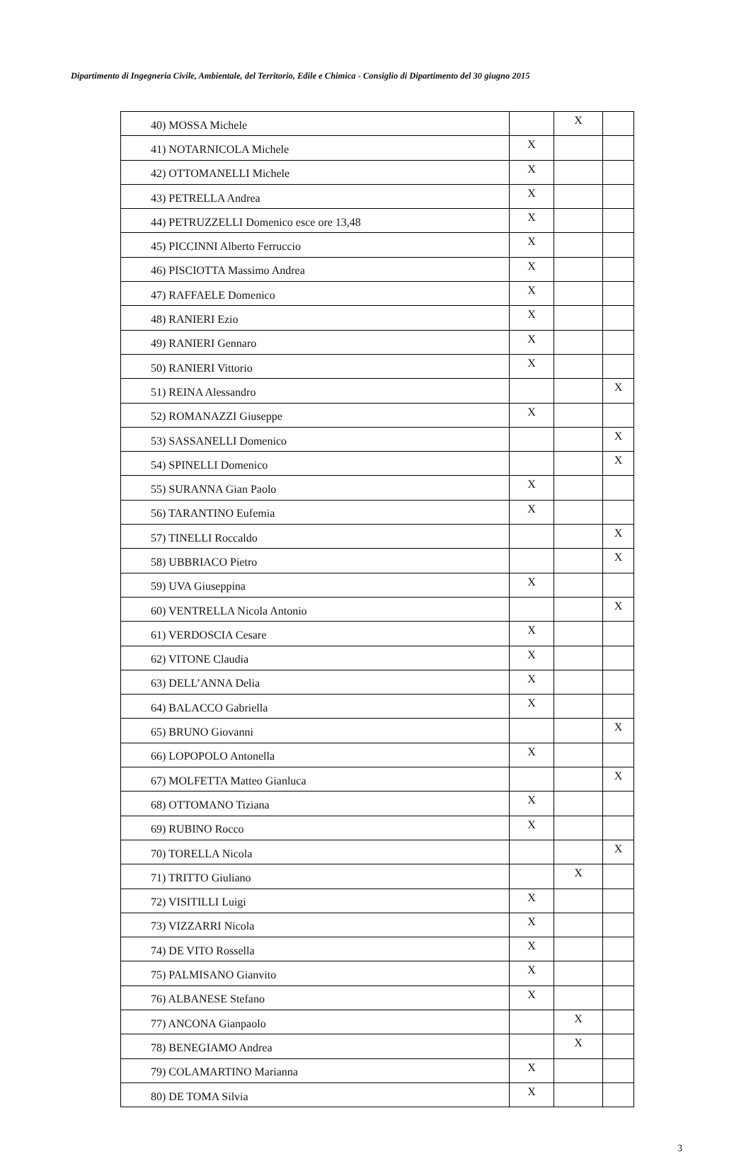Dipartimento di Ingegneria Civile, Ambientale, del Territorio, Edile e Chimica - Consiglio di Dipartimento del 30 giugno 2015
| 40) MOSSA Michele | | X | |
| 41) NOTARNICOLA Michele | X | | |
| 42) OTTOMANELLI Michele | X | | |
| 43) PETRELLA Andrea | X | | |
| 44) PETRUZZELLI Domenico esce ore 13,48 | X | | |
| 45) PICCINNI Alberto Ferruccio | X | | |
| 46) PISCIOTTA Massimo Andrea | X | | |
| 47) RAFFAELE Domenico | X | | |
| 48) RANIERI Ezio | X | | |
| 49) RANIERI Gennaro | X | | |
| 50) RANIERI Vittorio | X | | |
| 51) REINA Alessandro | | | X |
| 52) ROMANAZZI Giuseppe | X | | |
| 53) SASSANELLI Domenico | | | X |
| 54) SPINELLI Domenico | | | X |
| 55) SURANNA Gian Paolo | X | | |
| 56) TARANTINO Eufemia | X | | |
| 57) TINELLI Roccaldo | | | X |
| 58) UBBRIACO Pietro | | | X |
| 59) UVA Giuseppina | X | | |
| 60) VENTRELLA Nicola Antonio | | | X |
| 61) VERDOSCIA Cesare | X | | |
| 62) VITONE Claudia | X | | |
| 63) DELL’ANNA Delia | X | | |
| 64) BALACCO Gabriella | X | | |
| 65) BRUNO Giovanni | | | X |
| 66) LOPOPOLO Antonella | X | | |
| 67) MOLFETTA Matteo Gianluca | | | X |
| 68) OTTOMANO Tiziana | X | | |
| 69) RUBINO Rocco | X | | |
| 70) TORELLA Nicola | | | X |
| 71) TRITTO Giuliano | | X | |
| 72) VISITILLI Luigi | X | | |
| 73) VIZZARRI Nicola | X | | |
| 74) DE VITO Rossella | X | | |
| 75) PALMISANO Gianvito | X | | |
| 76) ALBANESE Stefano | X | | |
| 77) ANCONA Gianpaolo | | X | |
| 78) BENEGIAMO Andrea | | X | |
| 79) COLAMARTINO Marianna | X | | |
| 80) DE TOMA Silvia | X | | |
3